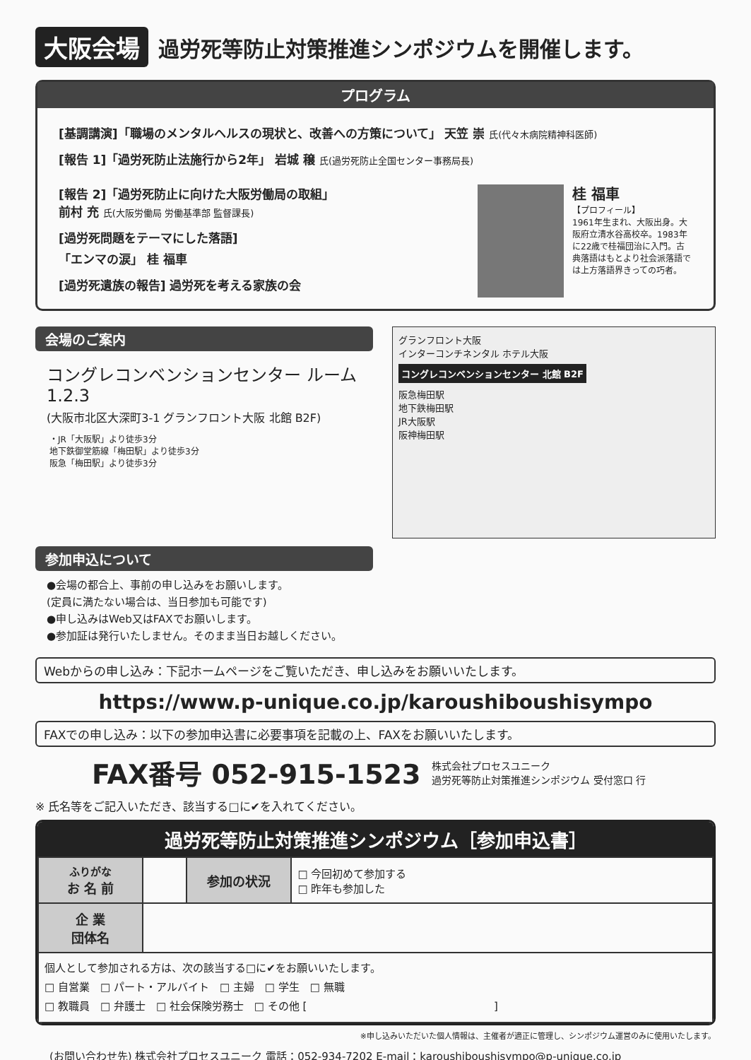大阪会場
過労死等防止対策推進シンポジウムを開催します。
プログラム
[基調講演]「職場のメンタルヘルスの現状と、改善への方策について」 天笠 崇 氏(代々木病院精神科医師)
[報告 1]「過労死防止法施行から2年」 岩城 穣 氏(過労死防止全国センター事務局長)
[報告 2]「過労死防止に向けた大阪労働局の取組」
前村 充 氏(大阪労働局 労働基準部 監督課長)
[過労死問題をテーマにした落語]
「エンマの涙」 桂 福車
[過労死遺族の報告] 過労死を考える家族の会
桂 福車
【プロフィール】
1961年生まれ、大阪出身。大阪府立清水谷高校卒。1983年に22歳で桂福団治に入門。古典落語はもとより社会派落語では上方落語界きっての巧者。
会場のご案内
コングレコンベンションセンター ルーム1.2.3
(大阪市北区大深町3-1 グランフロント大阪 北館 B2F)
・JR「大阪駅」より徒歩3分
地下鉄御堂筋線「梅田駅」より徒歩3分
阪急「梅田駅」より徒歩3分
参加申込について
●会場の都合上、事前の申し込みをお願いします。
(定員に満たない場合は、当日参加も可能です)
●申し込みはWeb又はFAXでお願いします。
●参加証は発行いたしません。そのまま当日お越しください。
グランフロント大阪
インターコンチネンタル ホテル大阪
コングレコンベンションセンター 北館 B2F
阪急梅田駅
地下鉄梅田駅
JR大阪駅
阪神梅田駅
Webからの申し込み：下記ホームページをご覧いただき、申し込みをお願いいたします。
https://www.p-unique.co.jp/karoushiboushisympo
FAXでの申し込み：以下の参加申込書に必要事項を記載の上、FAXをお願いいたします。
FAX番号 052-915-1523 株式会社プロセスユニーク
過労死等防止対策推進シンポジウム 受付窓口 行
※ 氏名等をご記入いただき、該当する□に✔を入れてください。
過労死等防止対策推進シンポジウム［参加申込書］
| ふりがな お 名 前 | | 参加の状況 | □ 今回初めて参加する □ 昨年も参加した |
| 企 業 団体名 | | | |
| 個人として参加される方は、次の該当する□に✔をお願いいたします。 □ 自営業 □ パート・アルバイト □ 主婦 □ 学生 □ 無職 □ 教職員 □ 弁護士 □ 社会保険労務士 □ その他 [ ] | | | |
※申し込みいただいた個人情報は、主催者が適正に管理し、シンポジウム運営のみに使用いたします。
(お問い合わせ先) 株式会社プロセスユニーク 電話：052-934-7202 E-mail：karoushiboushisympo@p-unique.co.jp